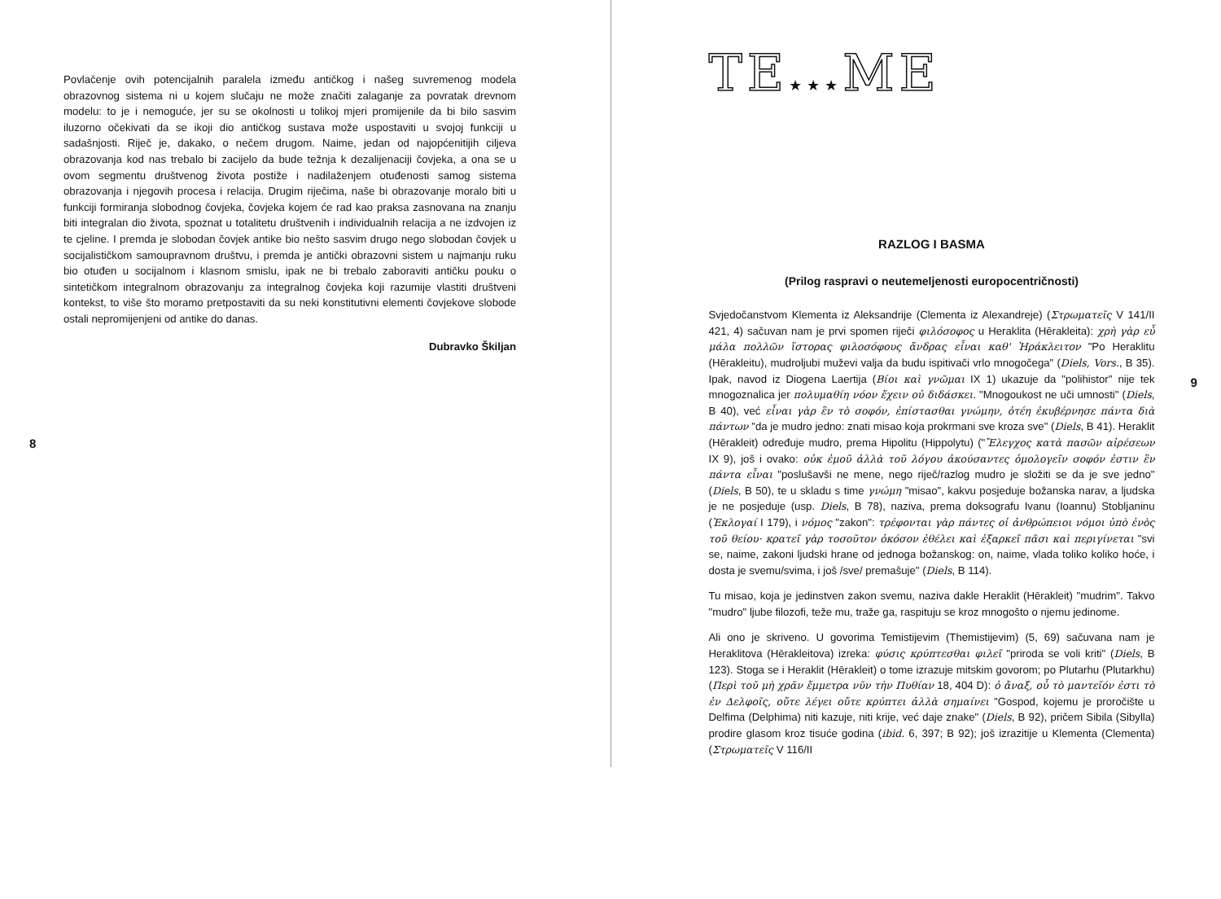Povlačenje ovih potencijalnih paralela između antičkog i našeg suvremenog modela obrazovnog sistema ni u kojem slučaju ne može značiti zalaganje za povratak drevnom modelu: to je i nemoguće, jer su se okolnosti u tolikoj mjeri promijenile da bi bilo sasvim iluzorno očekivati da se ikoji dio antičkog sustava može uspostaviti u svojoj funkciji u sadašnjosti. Riječ je, dakako, o nečem drugom. Naime, jedan od najopćenitijih ciljeva obrazovanja kod nas trebalo bi zacijelo da bude težnja k dezalijenaciji čovjeka, a ona se u ovom segmentu društvenog života postiže i nadilaženjem otuđenosti samog sistema obrazovanja i njegovih procesa i relacija. Drugim riječima, naše bi obrazovanje moralo biti u funkciji formiranja slobodnog čovjeka, čovjeka kojem će rad kao praksa zasnovana na znanju biti integralan dio života, spoznat u totalitetu društvenih i individualnih relacija a ne izdvojen iz te cjeline. I premda je slobodan čovjek antike bio nešto sasvim drugo nego slobodan čovjek u socijalističkom samoupravnom društvu, i premda je antički obrazovni sistem u najmanju ruku bio otuđen u socijalnom i klasnom smislu, ipak ne bi trebalo zaboraviti antičku pouku o sintetičkom integralnom obrazovanju za integralnog čovjeka koji razumije vlastiti društveni kontekst, to više što moramo pretpostaviti da su neki konstitutivni elementi čovjekove slobode ostali nepromijenjeni od antike do danas.
Dubravko Škiljan
8
TE★★★ME
RAZLOG I BASMA
(Prilog raspravi o neutemeljenosti europocentričnosti)
Svjedočanstvom Klementa iz Aleksandrije (Clementa iz Alexandreje) (Στρωματεῖς V 141/II 421, 4) sačuvan nam je prvi spomen riječi φιλόσοφος u Heraklita (Hērakleita): χρὴ γὰρ εὖ μάλα πολλῶν ἵστορας φιλοσόφους ἄνδρας εἶναι καθ' Ἡράκλειτον "Po Heraklitu (Hērakleitu), mudroljubi muževi valja da budu ispitivači vrlo mnogočega" (Diels, Vors., B 35). Ipak, navod iz Diogena Laertija (Βίοι καὶ γνῶμαι IX 1) ukazuje da "polihistor" nije tek mnogoznalica jer πολυμαθίη νόον ἔχειν οὐ διδάσκει. "Mnogoukost ne uči umnosti" (Diels, B 40), već εἶναι γὰρ ἓν τὸ σοφόν, ἐπίστασθαι γνώμην, ὁτέη ἐκυβέρνησε πάντα διὰ πάντων "da je mudro jedno: znati misao koja prokrmani sve kroza sve" (Diels, B 41). Heraklit (Hērakleit) određuje mudro, prema Hipolitu (Hippolytu) ("Ἔλεγχος κατὰ πασῶν αἱρέσεων IX 9), još i ovako: οὐκ ἐμοῦ ἀλλὰ τοῦ λόγου ἀκούσαντες ὁμολογεῖν σοφόν ἐστιν ἓν πάντα εἶναι "poslušavši ne mene, nego riječ/razlog mudro je složiti se da je sve jedno" (Diels, B 50), te u skladu s time γνώμη "misao", kakvu posjeduje božanska narav, a ljudska je ne posjeduje (usp. Diels, B 78), naziva, prema doksografu Ivanu (Ioannu) Stobljaninu (Ἐκλογαί I 179), i νόμος "zakon": τρέφονται γὰρ πάντες οἱ ἀνθρώπειοι νόμοι ὑπὸ ἑνὸς τοῦ θείου· κρατεῖ γὰρ τοσοῦτον ὁκόσον ἐθέλει καὶ ἐξαρκεῖ πᾶσι καὶ περιγίνεται "svi se, naime, zakoni ljudski hrane od jednoga božanskog: on, naime, vlada toliko koliko hoće, i dosta je svemu/svima, i još /sve/ premašuje" (Diels, B 114).
Tu misao, koja je jedinstven zakon svemu, naziva dakle Heraklit (Hērakleit) "mudrim". Takvo "mudro" ljube filozofi, teže mu, traže ga, raspituju se kroz mnogošto o njemu jedinome.
Ali ono je skriveno. U govorima Temistijevim (Themistijevim) (5, 69) sačuvana nam je Heraklitova (Hērakleitova) izreka: φύσις κρύπτεσθαι φιλεῖ "priroda se voli kriti" (Diels, B 123). Stoga se i Heraklit (Hērakleit) o tome izrazuje mitskim govorom; po Plutarhu (Plutarkhu) (Περὶ τοῦ μὴ χρᾶν ἔμμετρα νῦν τὴν Πυθίαν 18, 404 D): ὁ ἄναξ, οὗ τὸ μαντεῖόν ἐστι τὸ ἐν Δελφοῖς, οὔτε λέγει οὔτε κρύπτει ἀλλὰ σημαίνει "Gospod, kojemu je proročište u Delfima (Delphima) niti kazuje, niti krije, već daje znake" (Diels, B 92), pričem Sibila (Sibylla) prodire glasom kroz tisuće godina (ibid. 6, 397; B 92); još izrazitije u Klementa (Clementa) (Στρωματεῖς V 116/II
9